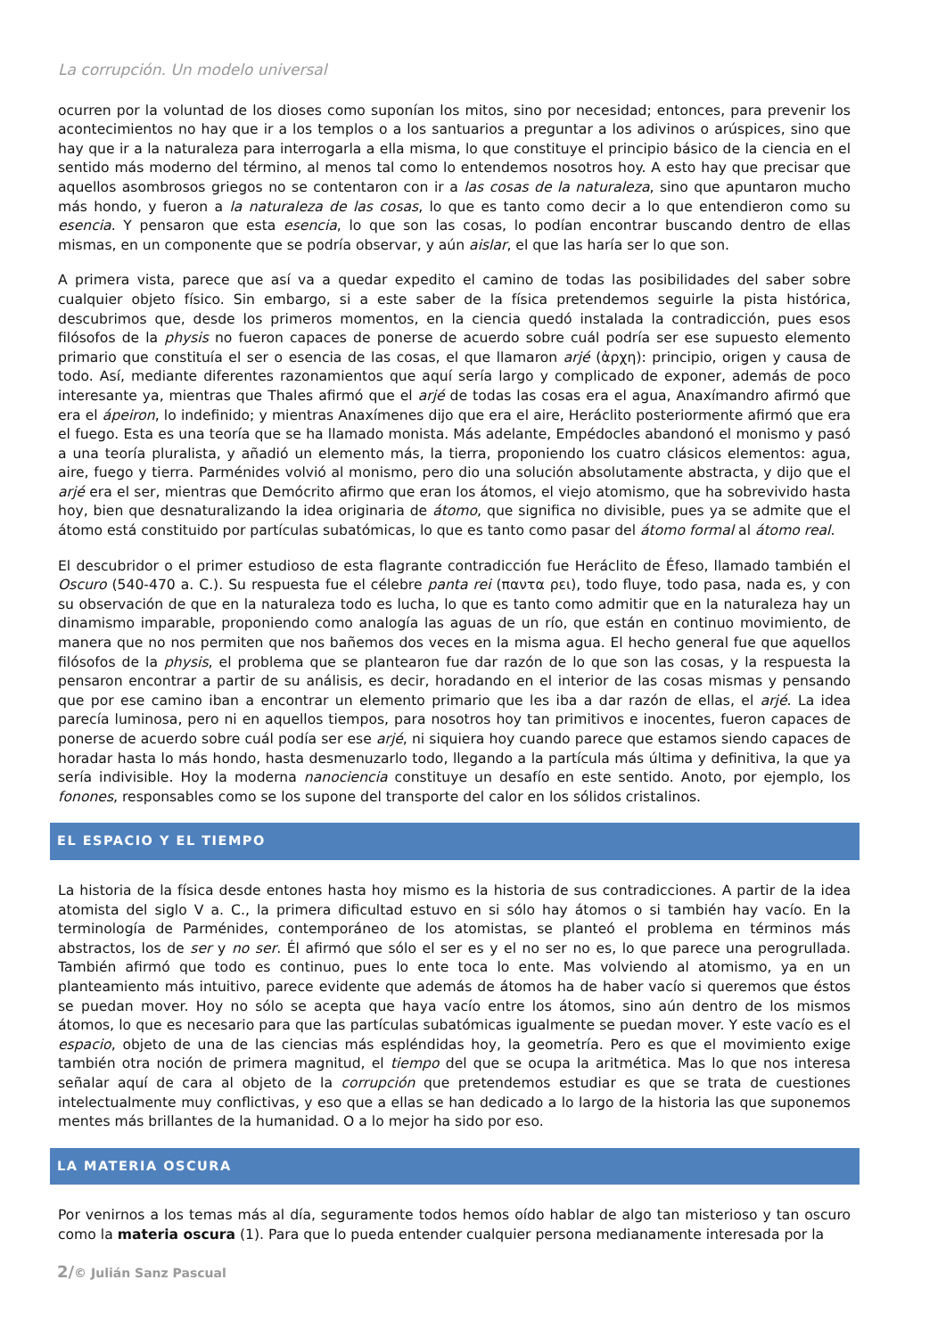La corrupción. Un modelo universal
ocurren por la voluntad de los dioses como suponían los mitos, sino por necesidad; entonces, para prevenir los acontecimientos no hay que ir a los templos o a los santuarios a preguntar a los adivinos o arúspices, sino que hay que ir a la naturaleza para interrogarla a ella misma, lo que constituye el principio básico de la ciencia en el sentido más moderno del término, al menos tal como lo entendemos nosotros hoy. A esto hay que precisar que aquellos asombrosos griegos no se contentaron con ir a las cosas de la naturaleza, sino que apuntaron mucho más hondo, y fueron a la naturaleza de las cosas, lo que es tanto como decir a lo que entendieron como su esencia. Y pensaron que esta esencia, lo que son las cosas, lo podían encontrar buscando dentro de ellas mismas, en un componente que se podría observar, y aún aislar, el que las haría ser lo que son.
A primera vista, parece que así va a quedar expedito el camino de todas las posibilidades del saber sobre cualquier objeto físico. Sin embargo, si a este saber de la física pretendemos seguirle la pista histórica, descubrimos que, desde los primeros momentos, en la ciencia quedó instalada la contradicción, pues esos filósofos de la physis no fueron capaces de ponerse de acuerdo sobre cuál podría ser ese supuesto elemento primario que constituía el ser o esencia de las cosas, el que llamaron arjé (ἀρχη): principio, origen y causa de todo. Así, mediante diferentes razonamientos que aquí sería largo y complicado de exponer, además de poco interesante ya, mientras que Thales afirmó que el arjé de todas las cosas era el agua, Anaxímandro afirmó que era el ápeiron, lo indefinido; y mientras Anaxímenes dijo que era el aire, Heráclito posteriormente afirmó que era el fuego. Esta es una teoría que se ha llamado monista. Más adelante, Empédocles abandonó el monismo y pasó a una teoría pluralista, y añadió un elemento más, la tierra, proponiendo los cuatro clásicos elementos: agua, aire, fuego y tierra. Parménides volvió al monismo, pero dio una solución absolutamente abstracta, y dijo que el arjé era el ser, mientras que Demócrito afirmo que eran los átomos, el viejo atomismo, que ha sobrevivido hasta hoy, bien que desnaturalizando la idea originaria de átomo, que significa no divisible, pues ya se admite que el átomo está constituido por partículas subatómicas, lo que es tanto como pasar del átomo formal al átomo real.
El descubridor o el primer estudioso de esta flagrante contradicción fue Heráclito de Éfeso, llamado también el Oscuro (540-470 a. C.). Su respuesta fue el célebre panta rei (παντα ρει), todo fluye, todo pasa, nada es, y con su observación de que en la naturaleza todo es lucha, lo que es tanto como admitir que en la naturaleza hay un dinamismo imparable, proponiendo como analogía las aguas de un río, que están en continuo movimiento, de manera que no nos permiten que nos bañemos dos veces en la misma agua. El hecho general fue que aquellos filósofos de la physis, el problema que se plantearon fue dar razón de lo que son las cosas, y la respuesta la pensaron encontrar a partir de su análisis, es decir, horadando en el interior de las cosas mismas y pensando que por ese camino iban a encontrar un elemento primario que les iba a dar razón de ellas, el arjé. La idea parecía luminosa, pero ni en aquellos tiempos, para nosotros hoy tan primitivos e inocentes, fueron capaces de ponerse de acuerdo sobre cuál podía ser ese arjé, ni siquiera hoy cuando parece que estamos siendo capaces de horadar hasta lo más hondo, hasta desmenuzarlo todo, llegando a la partícula más última y definitiva, la que ya sería indivisible. Hoy la moderna nanociencia constituye un desafío en este sentido. Anoto, por ejemplo, los fonones, responsables como se los supone del transporte del calor en los sólidos cristalinos.
EL ESPACIO Y EL TIEMPO
La historia de la física desde entones hasta hoy mismo es la historia de sus contradicciones. A partir de la idea atomista del siglo V a. C., la primera dificultad estuvo en si sólo hay átomos o si también hay vacío. En la terminología de Parménides, contemporáneo de los atomistas, se planteó el problema en términos más abstractos, los de ser y no ser. Él afirmó que sólo el ser es y el no ser no es, lo que parece una perogrullada. También afirmó que todo es continuo, pues lo ente toca lo ente. Mas volviendo al atomismo, ya en un planteamiento más intuitivo, parece evidente que además de átomos ha de haber vacío si queremos que éstos se puedan mover. Hoy no sólo se acepta que haya vacío entre los átomos, sino aún dentro de los mismos átomos, lo que es necesario para que las partículas subatómicas igualmente se puedan mover. Y este vacío es el espacio, objeto de una de las ciencias más espléndidas hoy, la geometría. Pero es que el movimiento exige también otra noción de primera magnitud, el tiempo del que se ocupa la aritmética. Mas lo que nos interesa señalar aquí de cara al objeto de la corrupción que pretendemos estudiar es que se trata de cuestiones intelectualmente muy conflictivas, y eso que a ellas se han dedicado a lo largo de la historia las que suponemos mentes más brillantes de la humanidad. O a lo mejor ha sido por eso.
LA MATERIA OSCURA
Por venirnos a los temas más al día, seguramente todos hemos oído hablar de algo tan misterioso y tan oscuro como la materia oscura (1). Para que lo pueda entender cualquier persona medianamente interesada por la
2/© Julián Sanz Pascual